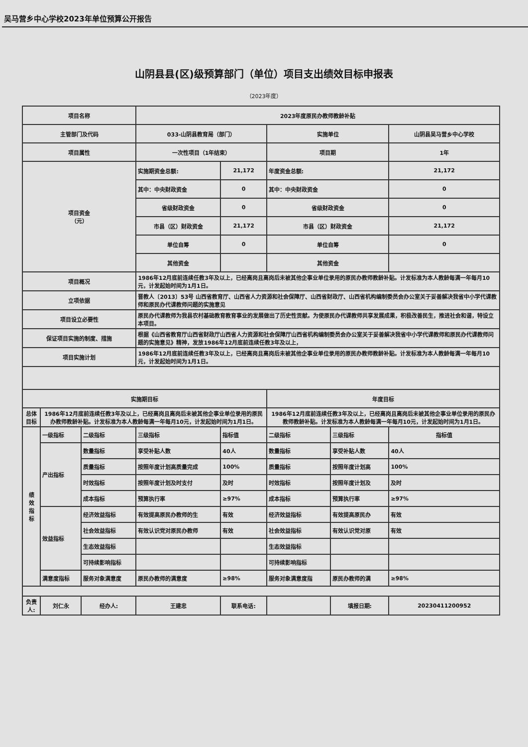吴马营乡中心学校2023年单位预算公开报告
山阴县县(区)级预算部门（单位）项目支出绩效目标申报表
（2023年度）
| 项目名称 | | | 2023年度原民办教师教龄补贴 | | | | |
| 主管部门及代码 | | | 033-山阴县教育局（部门） | | 实施单位 | | 山阴县吴马营乡中心学校 |
| 项目属性 | | | 一次性项目（1年结束） | | 项目期 | | 1年 |
| 项目资金 （元） | | | 实施期资金总额: | 21,172 | 年度资金总额: | | 21,172 |
| | | | 其中：中央财政资金 | 0 | 其中：中央财政资金 | | 0 |
| | | | 省级财政资金 | 0 | 省级财政资金 | | 0 |
| | | | 市县（区）财政资金 | 21,172 | 市县（区）财政资金 | | 21,172 |
| | | | 单位自筹 | 0 | 单位自筹 | | 0 |
| | | | 其他资金 | | 其他资金 | | |
| 项目概况 | | | 1986年12月底前连续任教3年及以上，已经离岗且离岗后未被其他企事业单位录用的原民办教师教龄补贴。计发标准为本人教龄每满一年每月10元，计发起始时间为1月1日。 | | | | |
| 立项依据 | | | 晋教人〔2013〕53号 山西省教育厅、山西省人力资源和社会保障厅、山西省财政厅、山西省机构编制委员会办公室关于妥善解决我省中小学代课教师和原民办代课教师问题的实施意见 | | | | |
| 项目设立必要性 | | | 原民办代课教师为我县农村基础教育教育事业的发展做出了历史性贡献。为使原民办代课教师共享发展成果，积极改善民生，推进社会和谐，特设立本项目。 | | | | |
| 保证项目实施的制度、措施 | | | 根据《山西省教育厅山西省财政厅山西省人力资源和社会保障厅山西省机构编制委员会办公室关于妥善解决我省中小学代课教师和原民办代课教师问题的实施意见》精神，发放1986年12月底前连续任教3年及以上， | | | | |
| 项目实施计划 | | | 1986年12月底前连续任教3年及以上，已经离岗且离岗后未被其他企事业单位录用的原民办教师教龄补贴。计发标准为本人教龄每满一年每月10元，计发起始时间为1月1日。 | | | | |
| 实施期目标 | | | | | 年度目标 | | |
| 总体目标 | 1986年12月底前连续任教3年及以上，已经离岗且离岗后未被其他企事业单位录用的原民办教师教龄补贴。计发标准为本人教龄每满一年每月10元，计发起始时间为1月1日。 | | | | 1986年12月底前连续任教3年及以上，已经离岗且离岗后未被其他企事业单位录用的原民办教师教龄补贴。计发标准为本人教龄每满一年每月10元，计发起始时间为1月1日。 | | |
| 绩 效 指 标 | 一级指标 | 二级指标 | 三级指标 | 指标值 | 二级指标 | 三级指标 | 指标值 |
| | 产出指标 | 数量指标 | 享受补贴人数 | 40人 | 数量指标 | 享受补贴人数 | 40人 |
| | | 质量指标 | 按照年度计划高质量完成 | 100% | 质量指标 | 按照年度计划高 | 100% |
| | | 时效指标 | 按照年度计划及时支付 | 及时 | 时效指标 | 按照年度计划及 | 及时 |
| | | 成本指标 | 预算执行率 | ≥97% | 成本指标 | 预算执行率 | ≥97% |
| | 效益指标 | 经济效益指标 | 有效提高原民办教师的生 | 有效 | 经济效益指标 | 有效提高原民办 | 有效 |
| | | 社会效益指标 | 有效认识党对原民办教师 | 有效 | 社会效益指标 | 有效认识党对原 | 有效 |
| | | 生态效益指标 | | | 生态效益指标 | | |
| | | 可持续影响指标 | | | 可持续影响指标 | | |
| | 满意度指标 | 服务对象满意度 | 原民办教师的满意度 | ≥98% | 服务对象满意度指 | 原民办教师的满 | ≥98% |
| 负责人: | 刘仁永 | 经办人: | 王建忠 | 联系电话: | | 填报日期: | 20230411200952 |